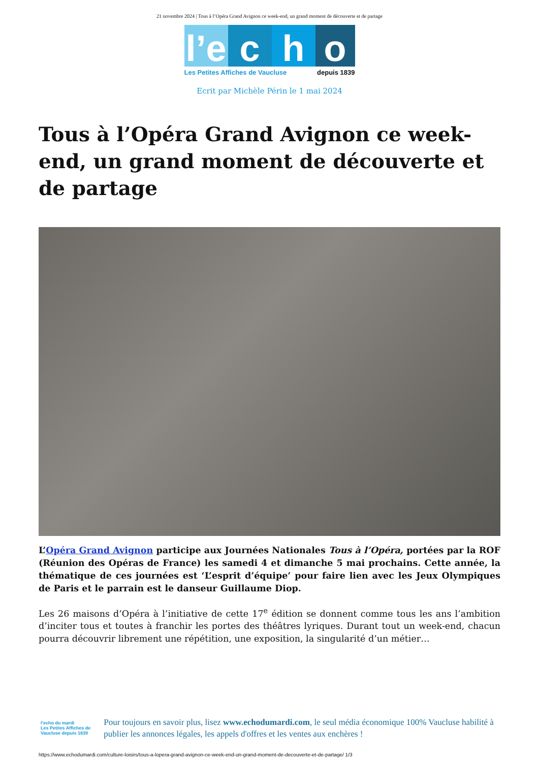21 novembre 2024 | Tous à l’Opéra Grand Avignon ce week-end, un grand moment de découverte et de partage
l’e
c h o
Les Petites Affiches de Vaucluse depuis 1839
Ecrit par Michèle Périn le 1 mai 2024
Tous à l’Opéra Grand Avignon ce week-end, un grand moment de découverte et de partage
L’Opéra Grand Avignon participe aux Journées Nationales Tous à l’Opéra, portées par la ROF (Réunion des Opéras de France) les samedi 4 et dimanche 5 mai prochains. Cette année, la thématique de ces journées est ‘L’esprit d’équipe’ pour faire lien avec les Jeux Olympiques de Paris et le parrain est le danseur Guillaume Diop.
Les 26 maisons d’Opéra à l’initiative de cette 17<sup>e</sup> édition se donnent comme tous les ans l’ambition d’inciter tous et toutes à franchir les portes des théâtres lyriques. Durant tout un week-end, chacun pourra découvrir librement une répétition, une exposition, la singularité d’un métier…
l’echo du mardi
Les Petites Affiches de Vaucluse depuis 1839
Pour toujours en savoir plus, lisez www.echodumardi.com, le seul média économique 100% Vaucluse habilité à publier les annonces légales, les appels d'offres et les ventes aux enchères !
https://www.echodumardi.com/culture-loisirs/tous-a-lopera-grand-avignon-ce-week-end-un-grand-moment-de-decouverte-et-de-partage/ 1/3